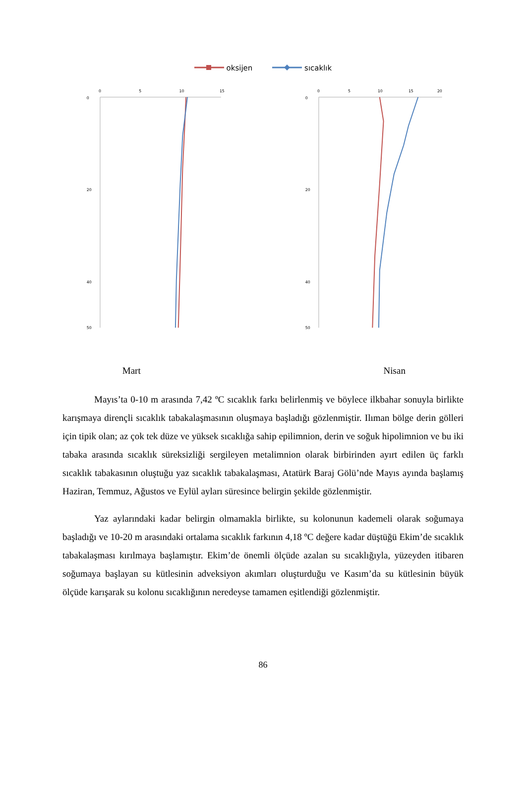oksijen sıcaklık
0
5
10
15
0
20
40
50
0
5
10
15
20
0
20
40
50
Mart Nisan
Mayıs’ta 0-10 m arasında 7,42 ºC sıcaklık farkı belirlenmiş ve böylece ilkbahar sonuyla birlikte karışmaya dirençli sıcaklık tabakalaşmasının oluşmaya başladığı gözlenmiştir. Ilıman bölge derin gölleri için tipik olan; az çok tek düze ve yüksek sıcaklığa sahip epilimnion, derin ve soğuk hipolimnion ve bu iki tabaka arasında sıcaklık süreksizliği sergileyen metalimnion olarak birbirinden ayırt edilen üç farklı sıcaklık tabakasının oluştuğu yaz sıcaklık tabakalaşması, Atatürk Baraj Gölü’nde Mayıs ayında başlamış Haziran, Temmuz, Ağustos ve Eylül ayları süresince belirgin şekilde gözlenmiştir.
Yaz aylarındaki kadar belirgin olmamakla birlikte, su kolonunun kademeli olarak soğumaya başladığı ve 10-20 m arasındaki ortalama sıcaklık farkının 4,18 ºC değere kadar düştüğü Ekim’de sıcaklık tabakalaşması kırılmaya başlamıştır. Ekim’de önemli ölçüde azalan su sıcaklığıyla, yüzeyden itibaren soğumaya başlayan su kütlesinin adveksiyon akımları oluşturduğu ve Kasım’da su kütlesinin büyük ölçüde karışarak su kolonu sıcaklığının neredeyse tamamen eşitlendiği gözlenmiştir.
86